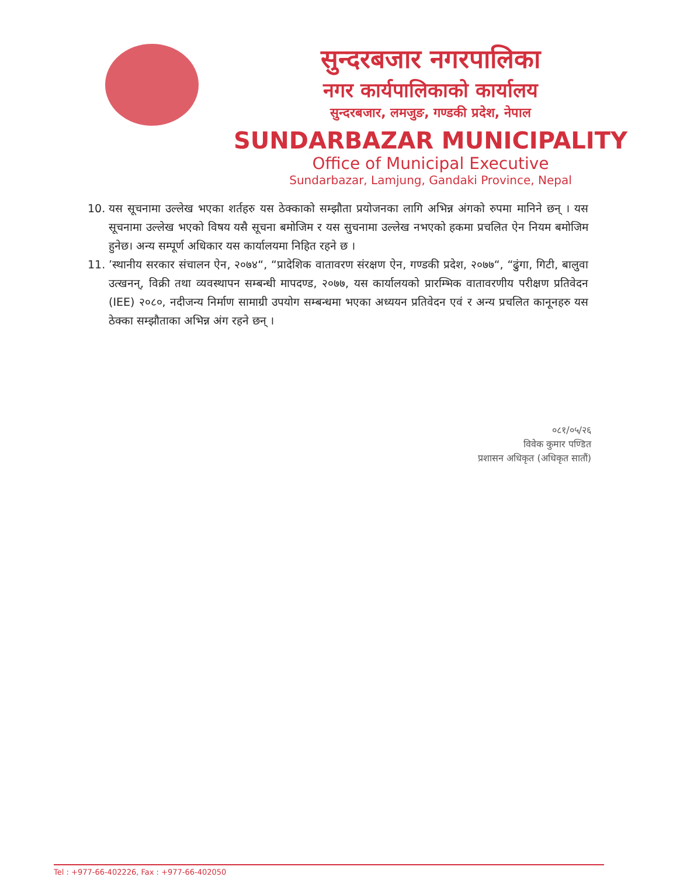सुन्दरबजार नगरपालिका
नगर कार्यपालिकाको कार्यालय
सुन्दरबजार, लमजुङ, गण्डकी प्रदेश, नेपाल
SUNDARBAZAR MUNICIPALITY
Office of Municipal Executive
Sundarbazar, Lamjung, Gandaki Province, Nepal
10. यस सूचनामा उल्लेख भएका शर्तहरु यस ठेक्काको सम्झौता प्रयोजनका लागि अभिन्न अंगको रुपमा मानिने छन् । यस सूचनामा उल्लेख भएको विषय यसै सूचना बमोजिम र यस सुचनामा उल्लेख नभएको हकमा प्रचलित ऐन नियम बमोजिम हुनेछ। अन्य सम्पूर्ण अधिकार यस कार्यालयमा निहित रहने छ ।
11.’स्थानीय सरकार संचालन ऐन, २०७४“, “प्रादेशिक वातावरण संरक्षण ऐन, गण्डकी प्रदेश, २०७७“, “ढुंगा, गिटी, बालुवा उत्खनन्, विक्री तथा व्यवस्थापन सम्बन्धी मापदण्ड, २०७७, यस कार्यालयको प्रारम्भिक वातावरणीय परीक्षण प्रतिवेदन (IEE) २०८०, नदीजन्य निर्माण सामाग्री उपयोग सम्बन्धमा भएका अध्ययन प्रतिवेदन एवं र अन्य प्रचलित कानूनहरु यस ठेक्का सम्झौताका अभिन्न अंग रहने छन् ।
०८१/०५/२६
विवेक कुमार पण्डित
प्रशासन अधिकृत (अधिकृत सातौं)
Tel : +977-66-402226, Fax : +977-66-402050